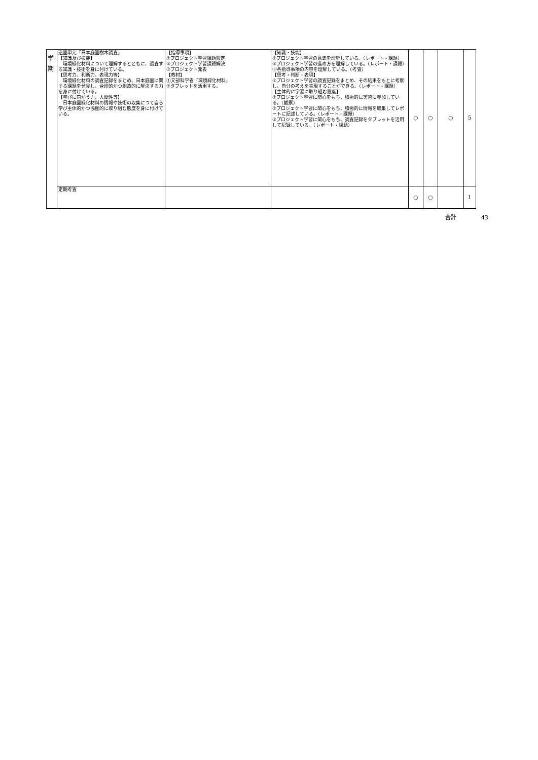| 学 期 | 造園単元「日本庭園樹木調査」 【知識及び技能】 環境緑化材料について理解するとともに、調査する知識・技術を身に付けている。 【思考力、判断力、表現力等】 環境緑化材料の調査記録をまとめ、日本庭園に関する課題を発見し、合理的かつ創造的に解決する力を身に付けている。 【学びに向かう力、人間性等】 日本庭園緑化材料の情報や技術の収集につて自ら学び主体的かつ協働的に取り組む態度を身に付けている。 | 【指導事項】 ①プロジェクト学習課題設定 ②プロジェクト学習課題解決 ③プロジェクト発表 【教材】 ①文部科学省「環境緑化材料」 ②タブレットを活用する。 | 【知識・技能】 ①プロジェクト学習の意義を理解している。（レポート・課題） ②プロジェクト学習の進め方を理解している。（レポート・課題） ③各指導事項の内容を理解している。（考査） 【思考・判断・表現】 ①プロジェクト学習の調査記録をまとめ、その結果をもとに考察し、自分の考えを表現することができる。（レポート・課題） 【主体的に学習に取り組む態度】 ①プロジェクト学習に関心をもち、積極的に実習に参加している。（観察） ②プロジェクト学習に関心をもち、積極的に情報を取集してレポートに記述している。（レポート・課題） ③プロジェクト学習に関心をもち、調査記録をタブレットを活用して記録している。（レポート・課題） | ○ | ○ | ○ | 5 | |
| | 定期考査 | | | ○ | ○ | | 1 | |
| | | | | | | 合計 | | 43 |